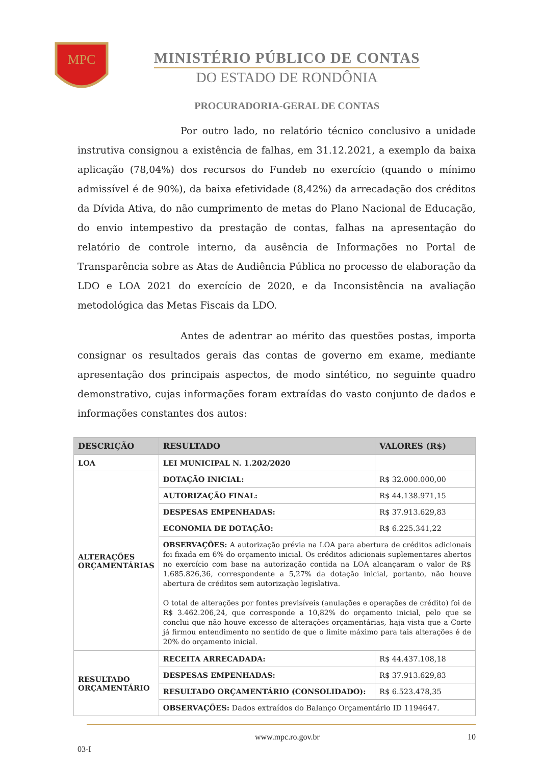MPC
MINISTÉRIO PÚBLICO DE CONTAS
DO ESTADO DE RONDÔNIA
PROCURADORIA-GERAL DE CONTAS
Por outro lado, no relatório técnico conclusivo a unidade instrutiva consignou a existência de falhas, em 31.12.2021, a exemplo da baixa aplicação (78,04%) dos recursos do Fundeb no exercício (quando o mínimo admissível é de 90%), da baixa efetividade (8,42%) da arrecadação dos créditos da Dívida Ativa, do não cumprimento de metas do Plano Nacional de Educação, do envio intempestivo da prestação de contas, falhas na apresentação do relatório de controle interno, da ausência de Informações no Portal de Transparência sobre as Atas de Audiência Pública no processo de elaboração da LDO e LOA 2021 do exercício de 2020, e da Inconsistência na avaliação metodológica das Metas Fiscais da LDO.
Antes de adentrar ao mérito das questões postas, importa consignar os resultados gerais das contas de governo em exame, mediante apresentação dos principais aspectos, de modo sintético, no seguinte quadro demonstrativo, cujas informações foram extraídas do vasto conjunto de dados e informações constantes dos autos:
| DESCRIÇÃO | RESULTADO | VALORES (R$) |
| --- | --- | --- |
| LOA | LEI MUNICIPAL N. 1.202/2020 | |
| ALTERAÇÕES ORÇAMENTÁRIAS | DOTAÇÃO INICIAL: | R$ 32.000.000,00 |
| | AUTORIZAÇÃO FINAL: | R$ 44.138.971,15 |
| | DESPESAS EMPENHADAS: | R$ 37.913.629,83 |
| | ECONOMIA DE DOTAÇÃO: | R$ 6.225.341,22 |
| | OBSERVAÇÕES: A autorização prévia na LOA para abertura de créditos adicionais foi fixada em 6% do orçamento inicial. Os créditos adicionais suplementares abertos no exercício com base na autorização contida na LOA alcançaram o valor de R$ 1.685.826,36, correspondente a 5,27% da dotação inicial, portanto, não houve abertura de créditos sem autorização legislativa. O total de alterações por fontes previsíveis (anulações e operações de crédito) foi de R$ 3.462.206,24, que corresponde a 10,82% do orçamento inicial, pelo que se conclui que não houve excesso de alterações orçamentárias, haja vista que a Corte já firmou entendimento no sentido de que o limite máximo para tais alterações é de 20% do orçamento inicial. | |
| RESULTADO ORÇAMENTÁRIO | RECEITA ARRECADADA: | R$ 44.437.108,18 |
| | DESPESAS EMPENHADAS: | R$ 37.913.629,83 |
| | RESULTADO ORÇAMENTÁRIO (CONSOLIDADO): | R$ 6.523.478,35 |
| | OBSERVAÇÕES: Dados extraídos do Balanço Orçamentário ID 1194647. | |
www.mpc.ro.gov.br 10
03-I